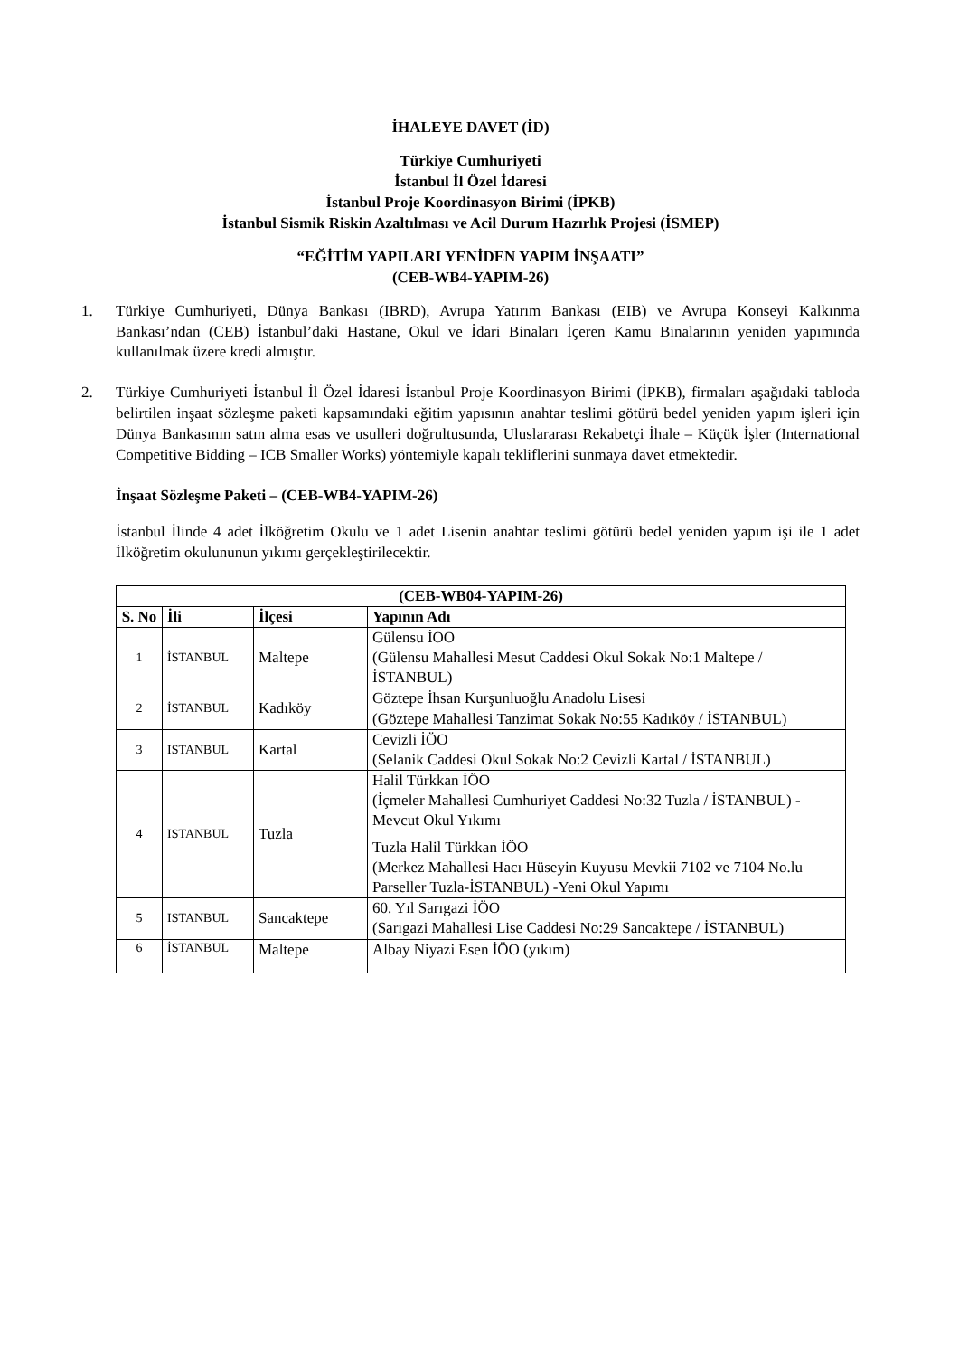İHALEYE DAVET (İD)
Türkiye Cumhuriyeti
İstanbul İl Özel İdaresi
İstanbul Proje Koordinasyon Birimi (İPKB)
İstanbul Sismik Riskin Azaltılması ve Acil Durum Hazırlık Projesi (İSMEP)
“EĞİTİM YAPILARI YENİDEN YAPIM İNŞAATI”
(CEB-WB4-YAPIM-26)
1. Türkiye Cumhuriyeti, Dünya Bankası (IBRD), Avrupa Yatırım Bankası (EIB) ve Avrupa Konseyi Kalkınma Bankası’ndan (CEB) İstanbul’daki Hastane, Okul ve İdari Binaları İçeren Kamu Binalarının yeniden yapımında kullanılmak üzere kredi almıştır.
2. Türkiye Cumhuriyeti İstanbul İl Özel İdaresi İstanbul Proje Koordinasyon Birimi (İPKB), firmaları aşağıdaki tabloda belirtilen inşaat sözleşme paketi kapsamındaki eğitim yapısının anahtar teslimi götürü bedel yeniden yapım işleri için Dünya Bankasının satın alma esas ve usulleri doğrultusunda, Uluslararası Rekabetçi İhale – Küçük İşler (International Competitive Bidding – ICB Smaller Works) yöntemiyle kapalı tekliflerini sunmaya davet etmektedir.
İnşaat Sözleşme Paketi – (CEB-WB4-YAPIM-26)
İstanbul İlinde 4 adet İlköğretim Okulu ve 1 adet Lisenin anahtar teslimi götürü bedel yeniden yapım işi ile 1 adet İlköğretim okulununun yıkımı gerçekleştirilecektir.
| (CEB-WB04-YAPIM-26) | | | |
| --- | --- | --- | --- |
| S. No | İli | İlçesi | Yapının Adı |
| 1 | İSTANBUL | Maltepe | Gülensu İOO (Gülensu Mahallesi Mesut Caddesi Okul Sokak No:1 Maltepe / İSTANBUL) |
| 2 | İSTANBUL | Kadıköy | Göztepe İhsan Kurşunluoğlu Anadolu Lisesi (Göztepe Mahallesi Tanzimat Sokak No:55 Kadıköy / İSTANBUL) |
| 3 | ISTANBUL | Kartal | Cevizli İÖO (Selanik Caddesi Okul Sokak No:2 Cevizli Kartal / İSTANBUL) |
| 4 | ISTANBUL | Tuzla | Halil Türkkan İÖO (İçmeler Mahallesi Cumhuriyet Caddesi No:32 Tuzla / İSTANBUL) - Mevcut Okul Yıkımı Tuzla Halil Türkkan İÖO (Merkez Mahallesi Hacı Hüseyin Kuyusu Mevkii 7102 ve 7104 No.lu Parseller Tuzla-İSTANBUL) -Yeni Okul Yapımı |
| 5 | ISTANBUL | Sancaktepe | 60. Yıl Sarıgazi İÖO (Sarıgazi Mahallesi Lise Caddesi No:29 Sancaktepe / İSTANBUL) |
| 6 | İSTANBUL | Maltepe | Albay Niyazi Esen İÖO (yıkım) |